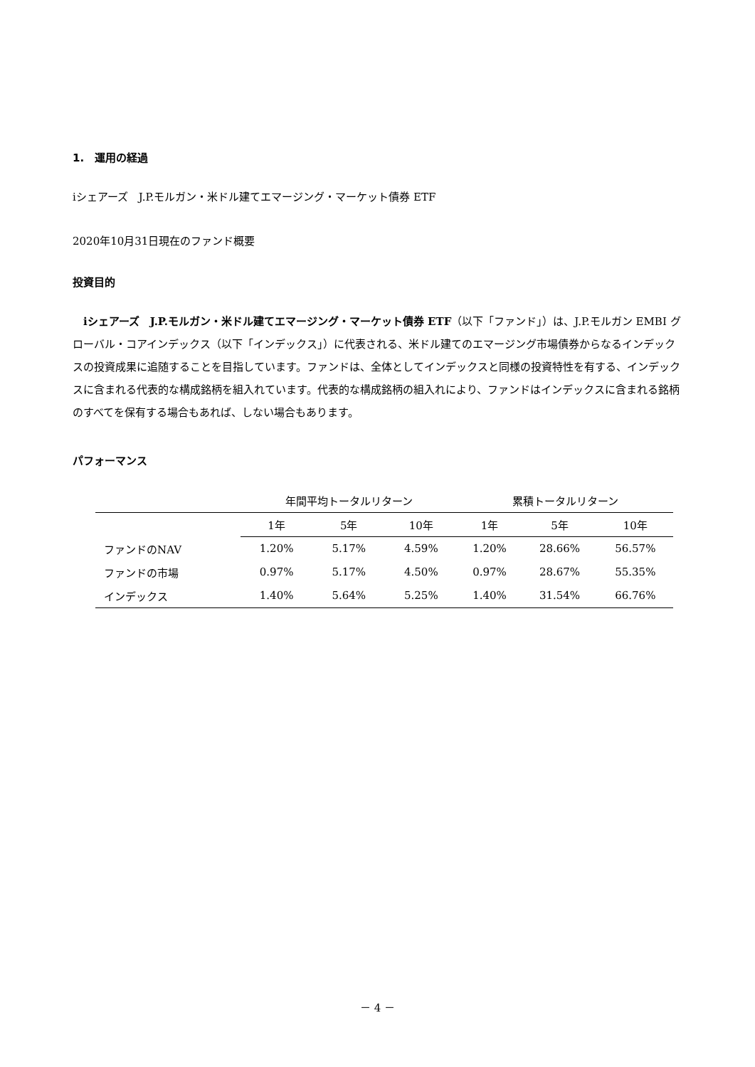1.　運用の経過
iシェアーズ　J.P.モルガン・米ドル建てエマージング・マーケット債券 ETF
2020年10月31日現在のファンド概要
投資目的
　iシェアーズ　J.P.モルガン・米ドル建てエマージング・マーケット債券 ETF（以下「ファンド」）は、J.P.モルガン EMBI グローバル・コアインデックス（以下「インデックス」）に代表される、米ドル建てのエマージング市場債券からなるインデックスの投資成果に追随することを目指しています。ファンドは、全体としてインデックスと同様の投資特性を有する、インデックスに含まれる代表的な構成銘柄を組入れています。代表的な構成銘柄の組入れにより、ファンドはインデックスに含まれる銘柄のすべてを保有する場合もあれば、しない場合もあります。
パフォーマンス
| | 年間平均トータルリターン | | | 累積トータルリターン | | |
| --- | --- | --- | --- | --- | --- | --- |
| | 1年 | 5年 | 10年 | 1年 | 5年 | 10年 |
| ファンドのNAV | 1.20% | 5.17% | 4.59% | 1.20% | 28.66% | 56.57% |
| ファンドの市場 | 0.97% | 5.17% | 4.50% | 0.97% | 28.67% | 55.35% |
| インデックス | 1.40% | 5.64% | 5.25% | 1.40% | 31.54% | 66.76% |
－ 4 －